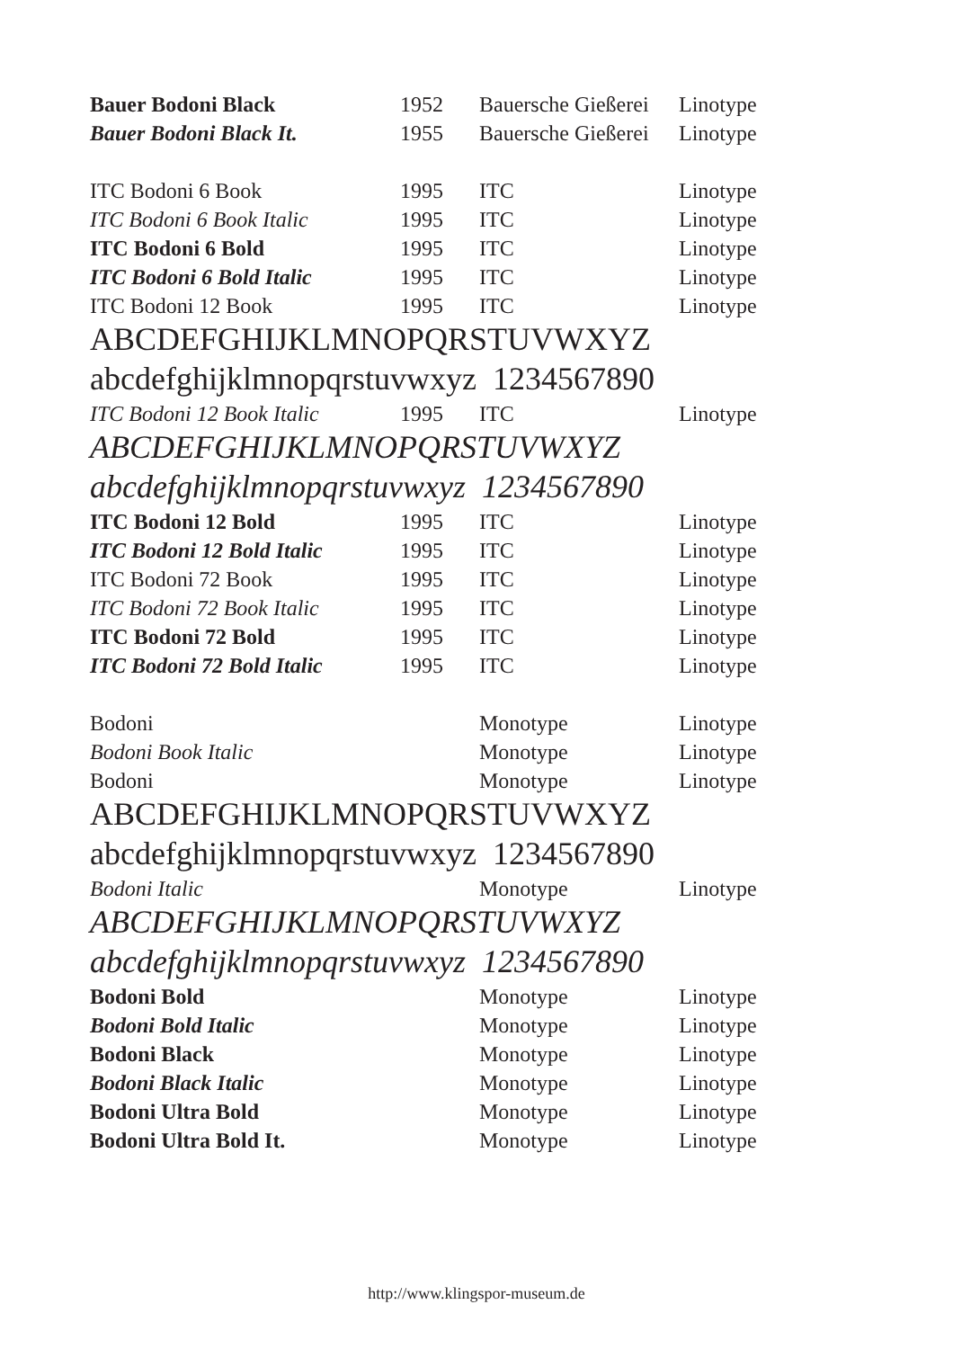| Bauer Bodoni Black | 1952 | Bauersche Gießerei | Linotype |
| Bauer Bodoni Black It. | 1955 | Bauersche Gießerei | Linotype |
| ITC Bodoni 6 Book | 1995 | ITC | Linotype |
| ITC Bodoni 6 Book Italic | 1995 | ITC | Linotype |
| ITC Bodoni 6 Bold | 1995 | ITC | Linotype |
| ITC Bodoni 6 Bold Italic | 1995 | ITC | Linotype |
| ITC Bodoni 12 Book | 1995 | ITC | Linotype |
| ABCDEFGHIJKLMNOPQRSTUVWXYZ | | | |
| abcdefghijklmnopqrstuvwxyz 1234567890 | | | |
| ITC Bodoni 12 Book Italic | 1995 | ITC | Linotype |
| ABCDEFGHIJKLMNOPQRSTUVWXYZ | | | |
| abcdefghijklmnopqrstuvwxyz 1234567890 | | | |
| ITC Bodoni 12 Bold | 1995 | ITC | Linotype |
| ITC Bodoni 12 Bold Italic | 1995 | ITC | Linotype |
| ITC Bodoni 72 Book | 1995 | ITC | Linotype |
| ITC Bodoni 72 Book Italic | 1995 | ITC | Linotype |
| ITC Bodoni 72 Bold | 1995 | ITC | Linotype |
| ITC Bodoni 72 Bold Italic | 1995 | ITC | Linotype |
| Bodoni | | Monotype | Linotype |
| Bodoni Book Italic | | Monotype | Linotype |
| Bodoni | | Monotype | Linotype |
| ABCDEFGHIJKLMNOPQRSTUVWXYZ | | | |
| abcdefghijklmnopqrstuvwxyz 1234567890 | | | |
| Bodoni Italic | | Monotype | Linotype |
| ABCDEFGHIJKLMNOPQRSTUVWXYZ | | | |
| abcdefghijklmnopqrstuvwxyz 1234567890 | | | |
| Bodoni Bold | | Monotype | Linotype |
| Bodoni Bold Italic | | Monotype | Linotype |
| Bodoni Black | | Monotype | Linotype |
| Bodoni Black Italic | | Monotype | Linotype |
| Bodoni Ultra Bold | | Monotype | Linotype |
| Bodoni Ultra Bold It. | | Monotype | Linotype |
http://www.klingspor-museum.de